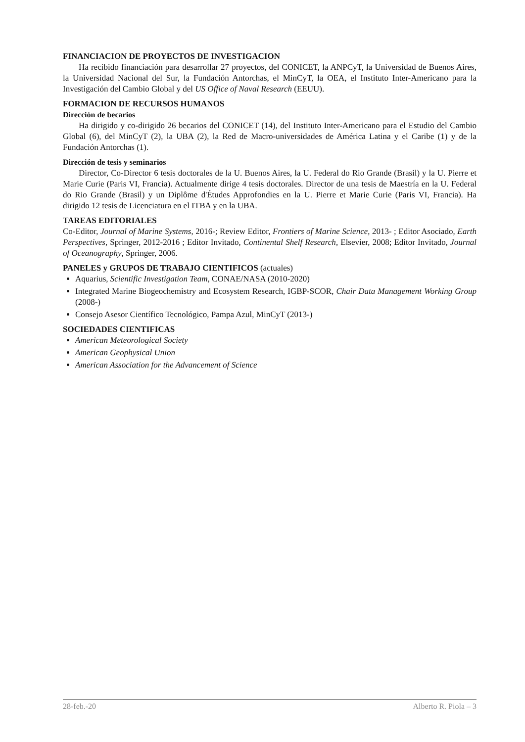FINANCIACION DE PROYECTOS DE INVESTIGACION
Ha recibido financiación para desarrollar 27 proyectos, del CONICET, la ANPCyT, la Universidad de Buenos Aires, la Universidad Nacional del Sur, la Fundación Antorchas, el MinCyT, la OEA, el Instituto Inter-Americano para la Investigación del Cambio Global y del US Office of Naval Research (EEUU).
FORMACION DE RECURSOS HUMANOS
Dirección de becarios
Ha dirigido y co-dirigido 26 becarios del CONICET (14), del Instituto Inter-Americano para el Estudio del Cambio Global (6), del MinCyT (2), la UBA (2), la Red de Macro-universidades de América Latina y el Caribe (1) y de la Fundación Antorchas (1).
Dirección de tesis y seminarios
Director, Co-Director 6 tesis doctorales de la U. Buenos Aires, la U. Federal do Rio Grande (Brasil) y la U. Pierre et Marie Curie (Paris VI, Francia). Actualmente dirige 4 tesis doctorales. Director de una tesis de Maestría en la U. Federal do Rio Grande (Brasil) y un Diplôme d'Études Approfondies en la U. Pierre et Marie Curie (Paris VI, Francia). Ha dirigido 12 tesis de Licenciatura en el ITBA y en la UBA.
TAREAS EDITORIALES
Co-Editor, Journal of Marine Systems, 2016-; Review Editor, Frontiers of Marine Science, 2013- ; Editor Asociado, Earth Perspectives, Springer, 2012-2016 ; Editor Invitado, Continental Shelf Research, Elsevier, 2008; Editor Invitado, Journal of Oceanography, Springer, 2006.
PANELES y GRUPOS DE TRABAJO CIENTIFICOS (actuales)
Aquarius, Scientific Investigation Team, CONAE/NASA (2010-2020)
Integrated Marine Biogeochemistry and Ecosystem Research, IGBP-SCOR, Chair Data Management Working Group (2008-)
Consejo Asesor Científico Tecnológico, Pampa Azul, MinCyT (2013-)
SOCIEDADES CIENTIFICAS
American Meteorological Society
American Geophysical Union
American Association for the Advancement of Science
28-feb.-20 Alberto R. Piola – 3